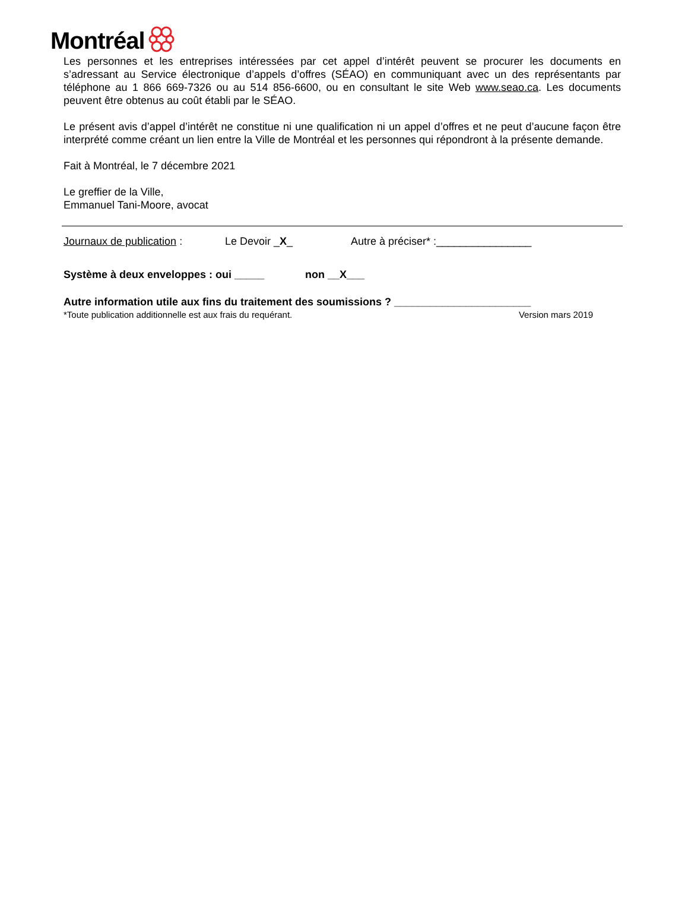Montréal
Les personnes et les entreprises intéressées par cet appel d’intérêt peuvent se procurer les documents en s’adressant au Service électronique d’appels d’offres (SÉAO) en communiquant avec un des représentants par téléphone au 1 866 669-7326 ou au 514 856-6600, ou en consultant le site Web www.seao.ca. Les documents peuvent être obtenus au coût établi par le SÉAO.
Le présent avis d’appel d’intérêt ne constitue ni une qualification ni un appel d’offres et ne peut d’aucune façon être interprété comme créant un lien entre la Ville de Montréal et les personnes qui répondront à la présente demande.
Fait à Montréal, le 7 décembre 2021
Le greffier de la Ville,
Emmanuel Tani-Moore, avocat
Journaux de publication : Le Devoir _X_ Autre à préciser* :________________
Système à deux enveloppes : oui _____ non __X___
Autre information utile aux fins du traitement des soumissions ? _______________________
*Toute publication additionnelle est aux frais du requérant. Version mars 2019